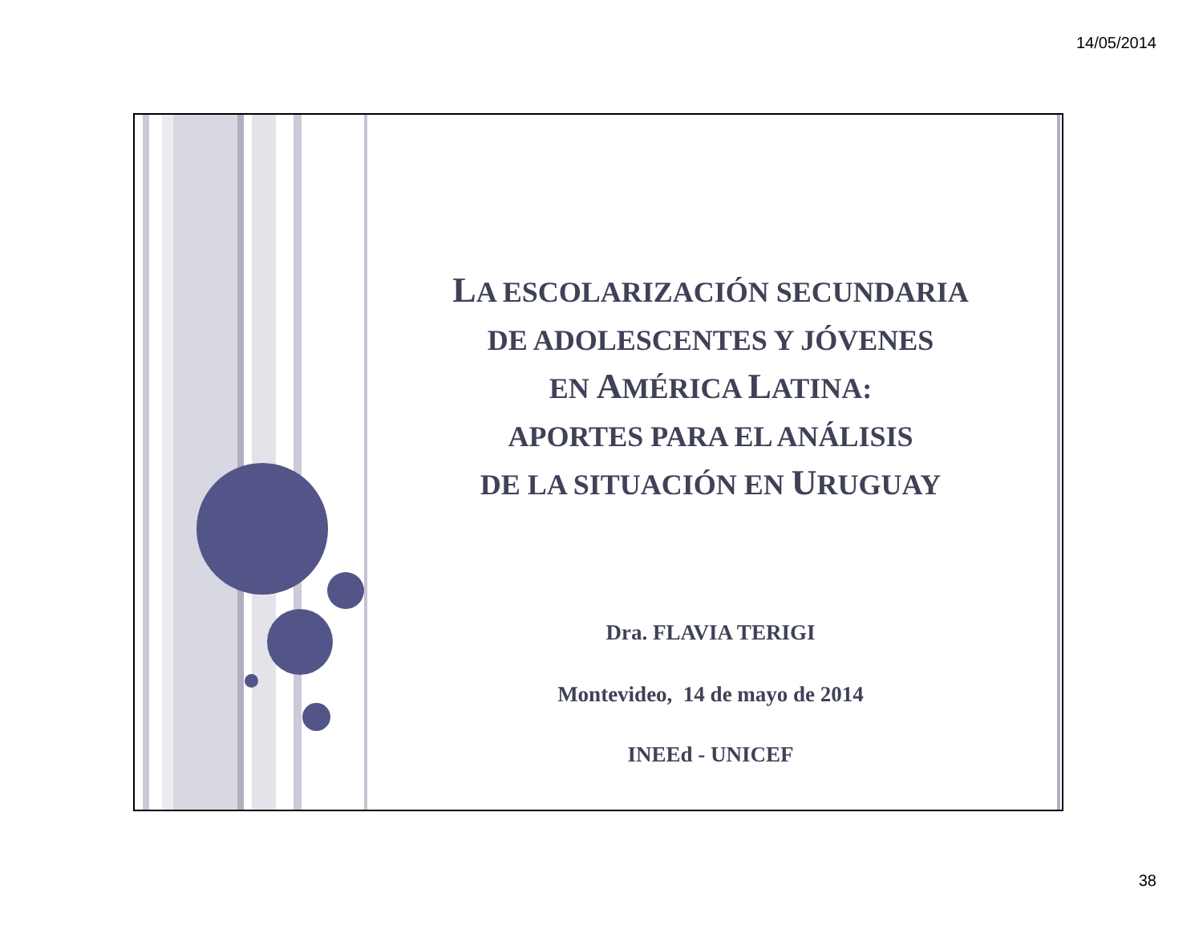14/05/2014
LA ESCOLARIZACIÓN SECUNDARIA
DE ADOLESCENTES Y JÓVENES
EN AMÉRICA LATINA:
APORTES PARA EL ANÁLISIS
DE LA SITUACIÓN EN URUGUAY
Dra. FLAVIA TERIGI
Montevideo, 14 de mayo de 2014
INEEd - UNICEF
38